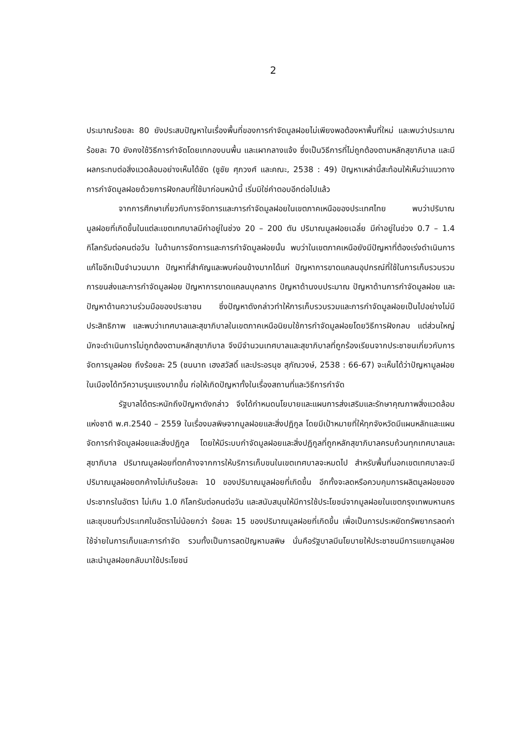2
ประมาณร้อยละ 80 ยังประสบปัญหาในเรื่องพื้นที่ของการกำจัดมูลฝอยไม่เพียงพอต้องหาพื้นที่ใหม่ และพบว่าประมาณร้อยละ 70 ยังคงใช้วิธีการกำจัดโดยเทกองบนพื้น และเผากลางแจ้ง ซึ่งเป็นวิธีการที่ไม่ถูกต้องตามหลักสุขาภิบาล และมีผลกระทบต่อสิ่งแวดล้อมอย่างเห็นได้ชัด (ชูชัย ศุภวงศ์ และคณะ, 2538 : 49) ปัญหาเหล่านี้สะท้อนให้เห็นว่าแนวทางการกำจัดมูลฝอยด้วยการฝังกลบที่ใช้มาก่อนหน้านี้ เริ่มมิใช่คำตอบอีกต่อไปแล้ว
จากการศึกษาเกี่ยวกับการจัดการและการกำจัดมูลฝอยในเขตภาคเหนือของประเทศไทย พบว่าปริมาณมูลฝอยที่เกิดขึ้นในแต่ละเขตเทศบาลมีค่าอยู่ในช่วง 20 – 200 ตัน ปริมาณมูลฝอยเฉลี่ย มีค่าอยู่ในช่วง 0.7 – 1.4 กิโลกรัมต่อคนต่อวัน ในด้านการจัดการและการกำจัดมูลฝอยนั้น พบว่าในเขตภาคเหนือยังมีปัญหาที่ต้องเร่งดำเนินการแก้ไขอีกเป็นจำนวนมาก ปัญหาที่สำคัญและพบค่อนข้างมากได้แก่ ปัญหาการขาดแคลนอุปกรณ์ที่ใช้ในการเก็บรวบรวม การขนส่งและการกำจัดมูลฝอย ปัญหาการขาดแคลนบุคลากร ปัญหาด้านงบประมาณ ปัญหาด้านการกำจัดมูลฝอย และปัญหาด้านความร่วมมือของประชาชน ซึ่งปัญหาดังกล่าวทำให้การเก็บรวบรวมและการกำจัดมูลฝอยเป็นไปอย่างไม่มีประสิทธิภาพ และพบว่าเทศบาลและสุขาภิบาลในเขตภาคเหนือนิยมใช้การกำจัดมูลฝอยโดยวิธีการฝังกลบ แต่ส่วนใหญ่มักจะดำเนินการไม่ถูกต้องตามหลักสุขาภิบาล จึงมีจำนวนเทศบาลและสุขาภิบาลที่ถูกร้องเรียนจากประชาชนเกี่ยวกับการจัดการมูลฝอย ถึงร้อยละ 25 (ชนนาถ เฮงสวัสดิ์ และประอรนุช สุภัณวงษ์, 2538 : 66-67) จะเห็นได้ว่าปัญหามูลฝอยในเมืองได้ทวีความรุนแรงมากขึ้น ก่อให้เกิดปัญหาทั้งในเรื่องสถานที่และวิธีการกำจัด
รัฐบาลได้ตระหนักถึงปัญหาดังกล่าว จึงได้กำหนดนโยบายและแผนการส่งเสริมและรักษาคุณภาพสิ่งแวดล้อมแห่งชาติ พ.ศ.2540 – 2559 ในเรื่องมลพิษจากมูลฝอยและสิ่งปฏิกูล โดยมีเป้าหมายที่ให้ทุกจังหวัดมีแผนหลักและแผนจัดการกำจัดมูลฝอยและสิ่งปฏิกูล โดยให้มีระบบกำจัดมูลฝอยและสิ่งปฏิกูลที่ถูกหลักสุขาภิบาลครบถ้วนทุกเทศบาลและสุขาภิบาล ปริมาณมูลฝอยที่ตกค้างจากการให้บริการเก็บขนในเขตเทศบาลจะหมดไป สำหรับพื้นที่นอกเขตเทศบาลจะมีปริมาณมูลฝอยตกค้างไม่เกินร้อยละ 10 ของปริมาณมูลฝอยที่เกิดขึ้น อีกทั้งจะลดหรือควบคุมการผลิตมูลฝอยของประชากรในอัตรา ไม่เกิน 1.0 กิโลกรัมต่อคนต่อวัน และสนับสนุนให้มีการใช้ประโยชน์จากมูลฝอยในเขตกรุงเทพมหานครและชุมชนทั่วประเทศในอัตราไม่น้อยกว่า ร้อยละ 15 ของปริมาณมูลฝอยที่เกิดขึ้น เพื่อเป็นการประหยัดทรัพยากรลดค่าใช้จ่ายในการเก็บและการกำจัด รวมทั้งเป็นการลดปัญหามลพิษ นั่นคือรัฐบาลมีนโยบายให้ประชาชนมีการแยกมูลฝอย และนำมูลฝอยกลับมาใช้ประโยชน์